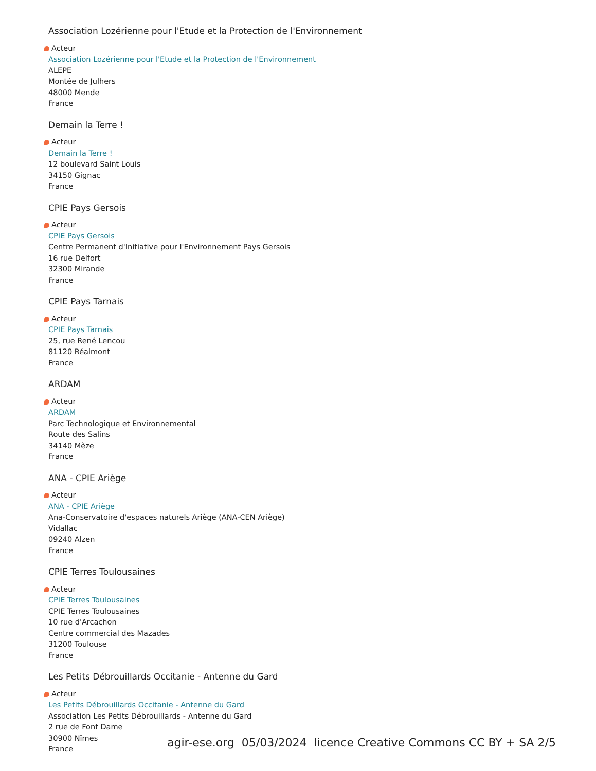Association Lozérienne pour l'Etude et la Protection de l'Environnement
Acteur
Association Lozérienne pour l'Etude et la Protection de l'Environnement
ALEPE
Montée de Julhers
48000 Mende
France
Demain la Terre !
Acteur
Demain la Terre !
12 boulevard Saint Louis
34150 Gignac
France
CPIE Pays Gersois
Acteur
CPIE Pays Gersois
Centre Permanent d'Initiative pour l'Environnement Pays Gersois
16 rue Delfort
32300 Mirande
France
CPIE Pays Tarnais
Acteur
CPIE Pays Tarnais
25, rue René Lencou
81120 Réalmont
France
ARDAM
Acteur
ARDAM
Parc Technologique et Environnemental
Route des Salins
34140 Mèze
France
ANA - CPIE Ariège
Acteur
ANA - CPIE Ariège
Ana-Conservatoire d'espaces naturels Ariège (ANA-CEN Ariège)
Vidallac
09240 Alzen
France
CPIE Terres Toulousaines
Acteur
CPIE Terres Toulousaines
CPIE Terres Toulousaines
10 rue d'Arcachon
Centre commercial des Mazades
31200 Toulouse
France
Les Petits Débrouillards Occitanie - Antenne du Gard
Acteur
Les Petits Débrouillards Occitanie - Antenne du Gard
Association Les Petits Débrouillards - Antenne du Gard
2 rue de Font Dame
30900 Nîmes
France
agir-ese.org 05/03/2024 licence Creative Commons CC BY + SA 2/5